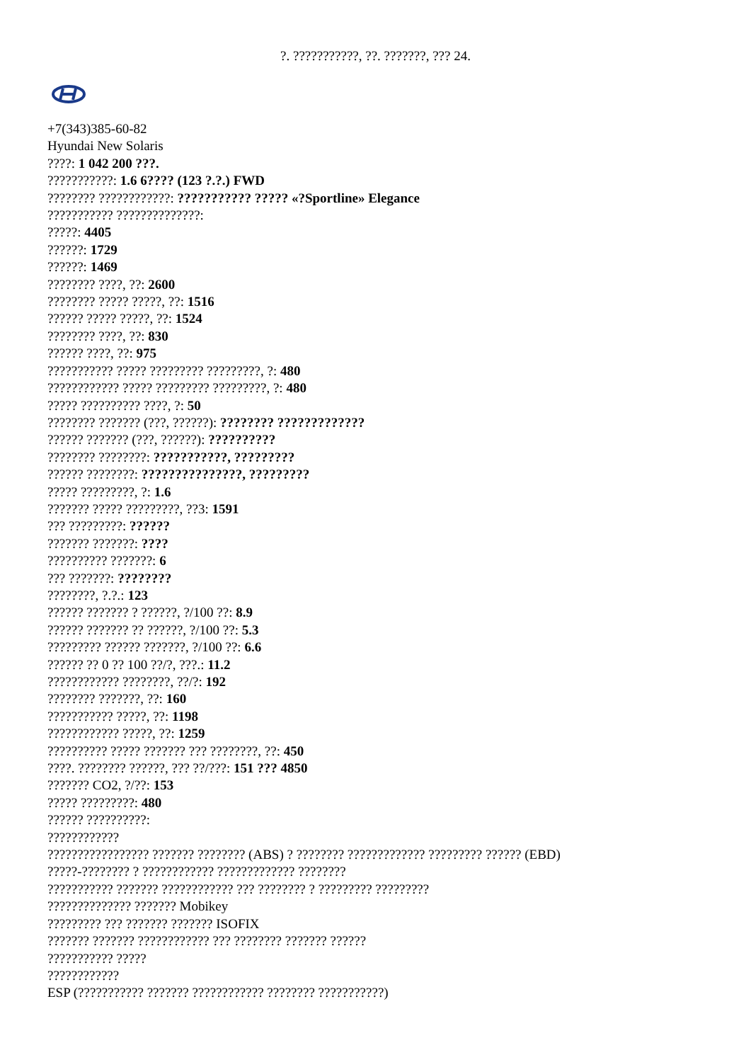?. ???????????, ??. ???????, ??? 24.
+7(343)385-60-82
Hyundai New Solaris
????: 1 042 200 ???.
???????????: 1.6 6???? (123 ?.?.) FWD
???????? ????????????: ??????????? ????? «?Sportline» Elegance
??????????? ??????????????:
?????: 4405
??????: 1729
??????: 1469
???????? ????, ??: 2600
???????? ????? ?????, ??: 1516
?????? ????? ?????, ??: 1524
???????? ????, ??: 830
?????? ????, ??: 975
??????????? ????? ????????? ?????????, ?: 480
???????????? ????? ????????? ?????????, ?: 480
????? ?????????? ????, ?: 50
???????? ??????? (???, ??????): ???????? ?????????????
?????? ??????? (???, ??????): ??????????
???????? ????????: ???????????, ?????????
?????? ????????: ???????????????, ?????????
????? ?????????, ?: 1.6
??????? ????? ?????????, ??3: 1591
??? ?????????: ??????
??????? ???????: ????
?????????? ???????: 6
??? ???????: ????????
????????, ?.?.: 123
?????? ??????? ? ??????, ?/100 ??: 8.9
?????? ??????? ?? ??????, ?/100 ??: 5.3
????????? ?????? ???????, ?/100 ??: 6.6
?????? ?? 0 ?? 100 ??/?, ???.: 11.2
???????????? ????????, ??/?: 192
???????? ???????, ??: 160
??????????? ?????, ??: 1198
???????????? ?????, ??: 1259
?????????? ????? ??????? ??? ????????, ??: 450
????. ???????? ??????, ??? ??/???: 151 ??? 4850
??????? CO2, ?/??: 153
????? ?????????: 480
?????? ??????????:
????????????
????????????????? ??????? ???????? (ABS) ? ???????? ????????????? ????????? ?????? (EBD)
?????-???????? ? ???????????? ????????????? ????????
??????????? ??????? ???????????? ??? ???????? ? ????????? ?????????
?????????????? ??????? Mobikey
????????? ??? ??????? ??????? ISOFIX
??????? ??????? ???????????? ??? ???????? ??????? ??????
??????????? ?????
????????????
ESP (??????????? ??????? ???????????? ???????? ???????????)